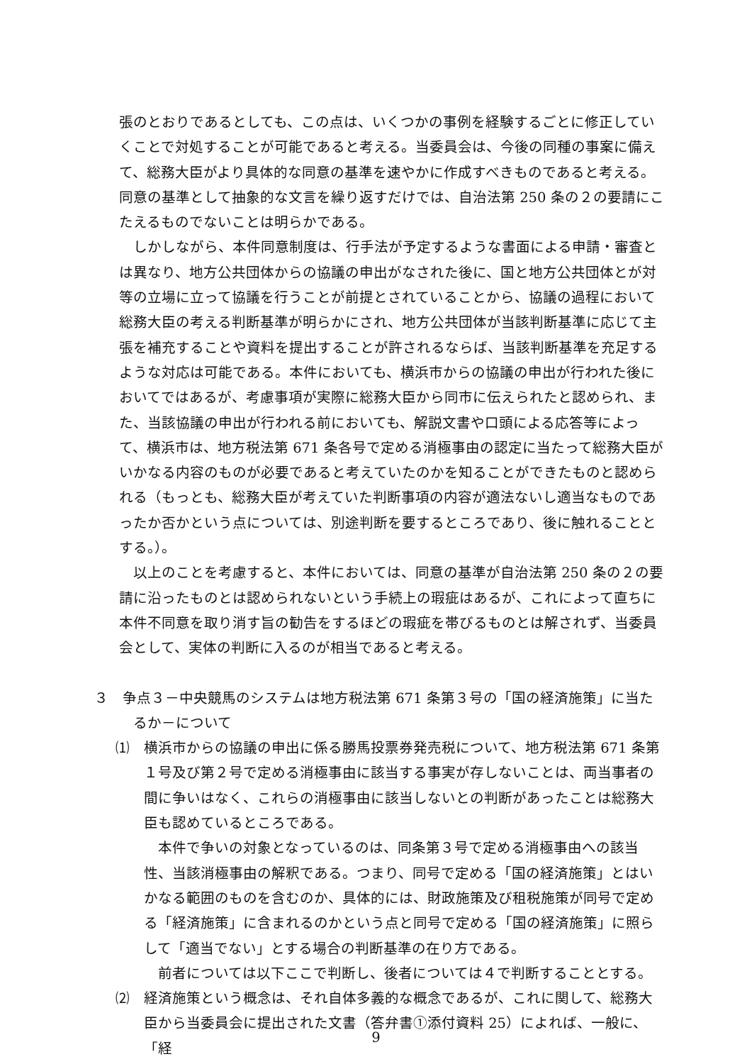張のとおりであるとしても、この点は、いくつかの事例を経験するごとに修正していくことで対処することが可能であると考える。当委員会は、今後の同種の事案に備えて、総務大臣がより具体的な同意の基準を速やかに作成すべきものであると考える。同意の基準として抽象的な文言を繰り返すだけでは、自治法第 250 条の２の要請にこたえるものでないことは明らかである。
しかしながら、本件同意制度は、行手法が予定するような書面による申請・審査とは異なり、地方公共団体からの協議の申出がなされた後に、国と地方公共団体とが対等の立場に立って協議を行うことが前提とされていることから、協議の過程において総務大臣の考える判断基準が明らかにされ、地方公共団体が当該判断基準に応じて主張を補充することや資料を提出することが許されるならば、当該判断基準を充足するような対応は可能である。本件においても、横浜市からの協議の申出が行われた後においてではあるが、考慮事項が実際に総務大臣から同市に伝えられたと認められ、また、当該協議の申出が行われる前においても、解説文書や口頭による応答等によって、横浜市は、地方税法第 671 条各号で定める消極事由の認定に当たって総務大臣がいかなる内容のものが必要であると考えていたのかを知ることができたものと認められる（もっとも、総務大臣が考えていた判断事項の内容が適法ないし適当なものであったか否かという点については、別途判断を要するところであり、後に触れることとする。）。
以上のことを考慮すると、本件においては、同意の基準が自治法第 250 条の２の要請に沿ったものとは認められないという手続上の瑕疵はあるが、これによって直ちに本件不同意を取り消す旨の勧告をするほどの瑕疵を帯びるものとは解されず、当委員会として、実体の判断に入るのが相当であると考える。
３　争点３－中央競馬のシステムは地方税法第 671 条第３号の「国の経済施策」に当たるか－について
⑴　横浜市からの協議の申出に係る勝馬投票券発売税について、地方税法第 671 条第１号及び第２号で定める消極事由に該当する事実が存しないことは、両当事者の間に争いはなく、これらの消極事由に該当しないとの判断があったことは総務大臣も認めているところである。
本件で争いの対象となっているのは、同条第３号で定める消極事由への該当性、当該消極事由の解釈である。つまり、同号で定める「国の経済施策」とはいかなる範囲のものを含むのか、具体的には、財政施策及び租税施策が同号で定める「経済施策」に含まれるのかという点と同号で定める「国の経済施策」に照らして「適当でない」とする場合の判断基準の在り方である。
前者については以下ここで判断し、後者については４で判断することとする。
⑵　経済施策という概念は、それ自体多義的な概念であるが、これに関して、総務大臣から当委員会に提出された文書（答弁書①添付資料 25）によれば、一般に、「経
9